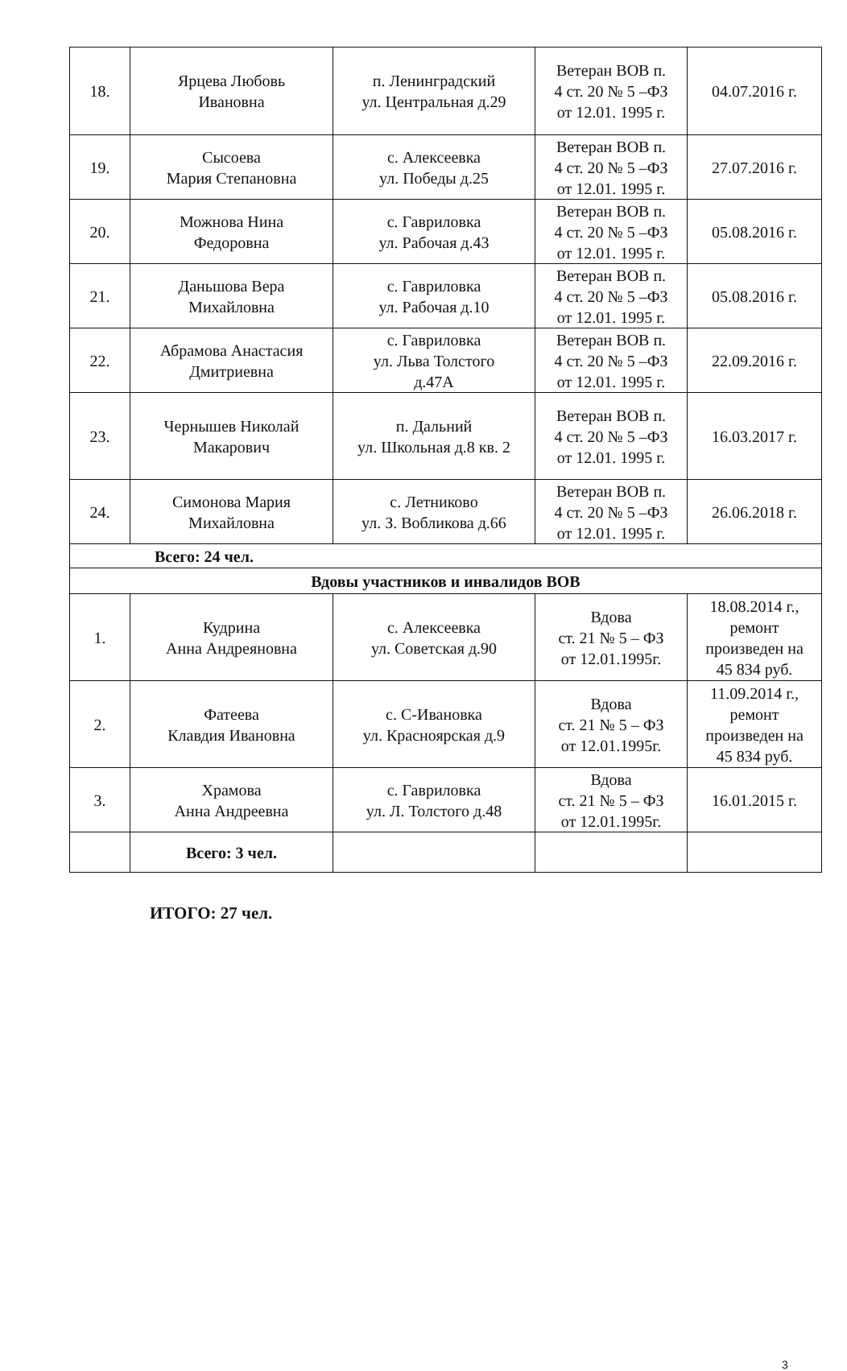| 18. | Ярцева Любовь Ивановна | п. Ленинградский ул. Центральная д.29 | Ветеран ВОВ п. 4 ст. 20 № 5 –ФЗ от 12.01. 1995 г. | 04.07.2016 г. |
| 19. | Сысоева Мария Степановна | с. Алексеевка ул. Победы д.25 | Ветеран ВОВ п. 4 ст. 20 № 5 –ФЗ от 12.01. 1995 г. | 27.07.2016 г. |
| 20. | Можнова Нина Федоровна | с. Гавриловка ул. Рабочая д.43 | Ветеран ВОВ п. 4 ст. 20 № 5 –ФЗ от 12.01. 1995 г. | 05.08.2016 г. |
| 21. | Даньшова Вера Михайловна | с. Гавриловка ул. Рабочая д.10 | Ветеран ВОВ п. 4 ст. 20 № 5 –ФЗ от 12.01. 1995 г. | 05.08.2016 г. |
| 22. | Абрамова Анастасия Дмитриевна | с. Гавриловка ул. Льва Толстого д.47А | Ветеран ВОВ п. 4 ст. 20 № 5 –ФЗ от 12.01. 1995 г. | 22.09.2016 г. |
| 23. | Чернышев Николай Макарович | п. Дальний ул. Школьная д.8 кв. 2 | Ветеран ВОВ п. 4 ст. 20 № 5 –ФЗ от 12.01. 1995 г. | 16.03.2017 г. |
| 24. | Симонова Мария Михайловна | с. Летниково ул. З. Вобликова д.66 | Ветеран ВОВ п. 4 ст. 20 № 5 –ФЗ от 12.01. 1995 г. | 26.06.2018 г. |
| Всего: 24 чел. | | | | |
| Вдовы участников и инвалидов ВОВ | | | | |
| 1. | Кудрина Анна Андреяновна | с. Алексеевка ул. Советская д.90 | Вдова ст. 21 № 5 – ФЗ от 12.01.1995г. | 18.08.2014 г., ремонт произведен на 45 834 руб. |
| 2. | Фатеева Клавдия Ивановна | с. С-Ивановка ул. Красноярская д.9 | Вдова ст. 21 № 5 – ФЗ от 12.01.1995г. | 11.09.2014 г., ремонт произведен на 45 834 руб. |
| 3. | Храмова Анна Андреевна | с. Гавриловка ул. Л. Толстого д.48 | Вдова ст. 21 № 5 – ФЗ от 12.01.1995г. | 16.01.2015 г. |
| | Всего: 3 чел. | | | |
ИТОГО: 27 чел.
3